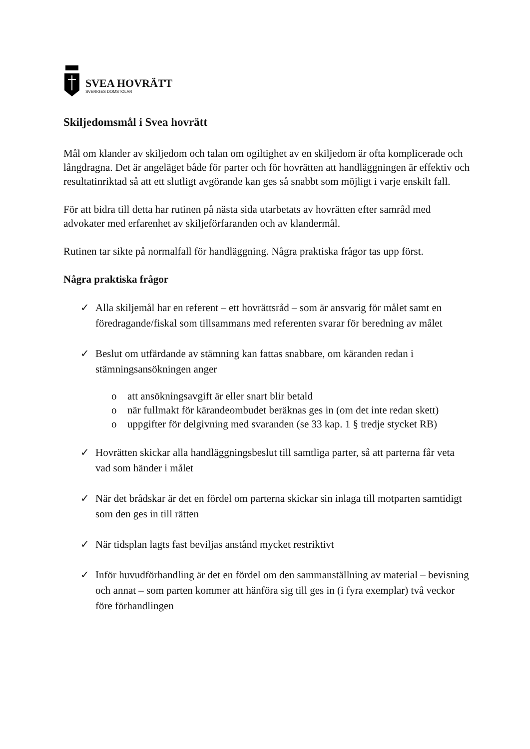SVEA HOVRÄTT
SVERIGES DOMSTOLAR
Skiljedomsmål i Svea hovrätt
Mål om klander av skiljedom och talan om ogiltighet av en skiljedom är ofta komplicerade och långdragna. Det är angeläget både för parter och för hovrätten att handläggningen är effektiv och resultatinriktad så att ett slutligt avgörande kan ges så snabbt som möjligt i varje enskilt fall.
För att bidra till detta har rutinen på nästa sida utarbetats av hovrätten efter samråd med advokater med erfarenhet av skiljeförfaranden och av klandermål.
Rutinen tar sikte på normalfall för handläggning. Några praktiska frågor tas upp först.
Några praktiska frågor
✓ Alla skiljemål har en referent – ett hovrättsråd – som är ansvarig för målet samt en föredragande/fiskal som tillsammans med referenten svarar för beredning av målet
✓ Beslut om utfärdande av stämning kan fattas snabbare, om käranden redan i stämningsansökningen anger
o att ansökningsavgift är eller snart blir betald
o när fullmakt för kärandeombudet beräknas ges in (om det inte redan skett)
o uppgifter för delgivning med svaranden (se 33 kap. 1 § tredje stycket RB)
✓ Hovrätten skickar alla handläggningsbeslut till samtliga parter, så att parterna får veta vad som händer i målet
✓ När det brådskar är det en fördel om parterna skickar sin inlaga till motparten samtidigt som den ges in till rätten
✓ När tidsplan lagts fast beviljas anstånd mycket restriktivt
✓ Inför huvudförhandling är det en fördel om den sammanställning av material – bevisning och annat – som parten kommer att hänföra sig till ges in (i fyra exemplar) två veckor före förhandlingen